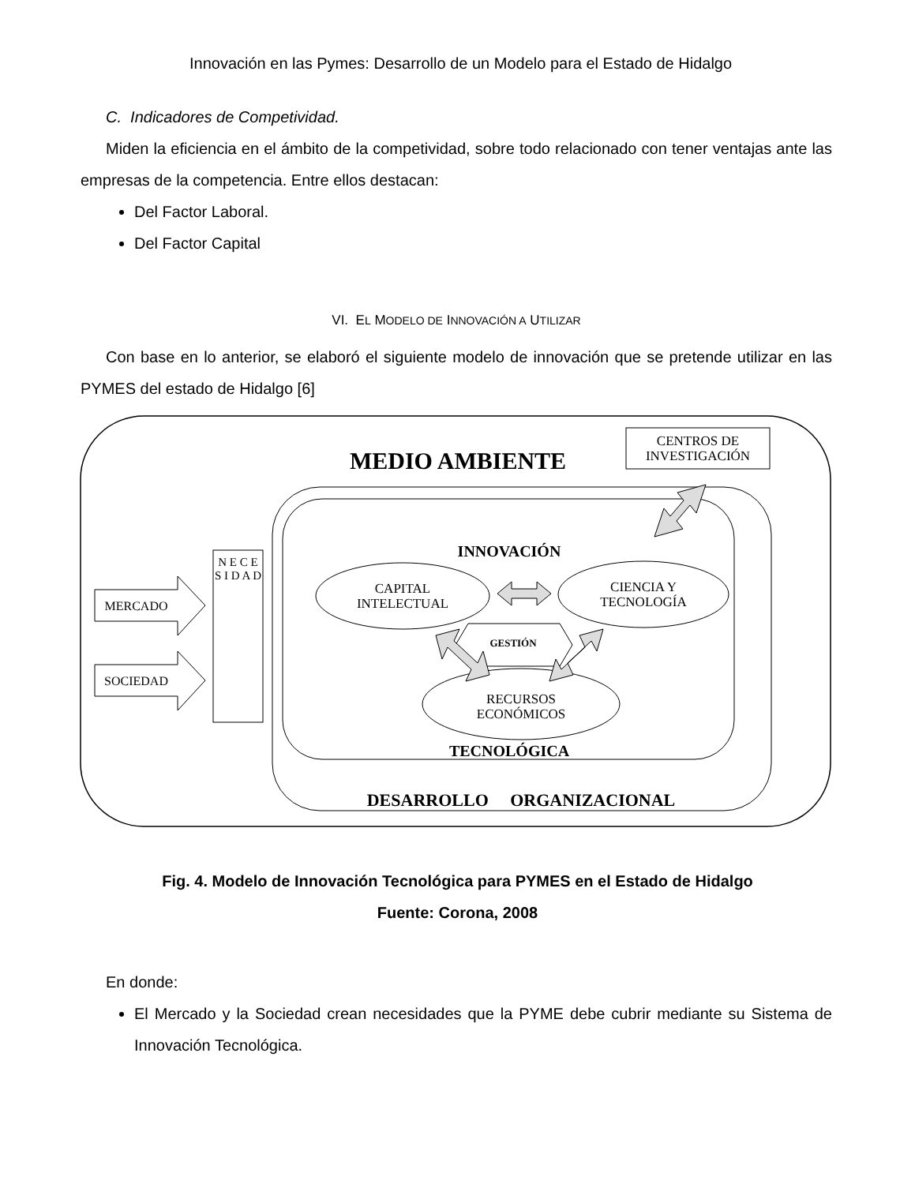Innovación en las Pymes: Desarrollo de un Modelo para el Estado de Hidalgo
C. Indicadores de Competividad.
Miden la eficiencia en el ámbito de la competividad, sobre todo relacionado con tener ventajas ante las empresas de la competencia. Entre ellos destacan:
Del Factor Laboral.
Del Factor Capital
VI. EL MODELO DE INNOVACIÓN A UTILIZAR
Con base en lo anterior, se elaboró el siguiente modelo de innovación que se pretende utilizar en las PYMES del estado de Hidalgo [6]
MEDIO AMBIENTE
CENTROS DE INVESTIGACIÓN
INNOVACIÓN
CAPITAL INTELECTUAL
CIENCIA Y TECNOLOGÍA
MERCADO
N E C E S I D A D
GESTIÓN
SOCIEDAD
RECURSOS ECONÓMICOS
TECNOLÓGICA
DESARROLLO ORGANIZACIONAL
Fig. 4. Modelo de Innovación Tecnológica para PYMES en el Estado de Hidalgo
Fuente: Corona, 2008
En donde:
El Mercado y la Sociedad crean necesidades que la PYME debe cubrir mediante su Sistema de Innovación Tecnológica.